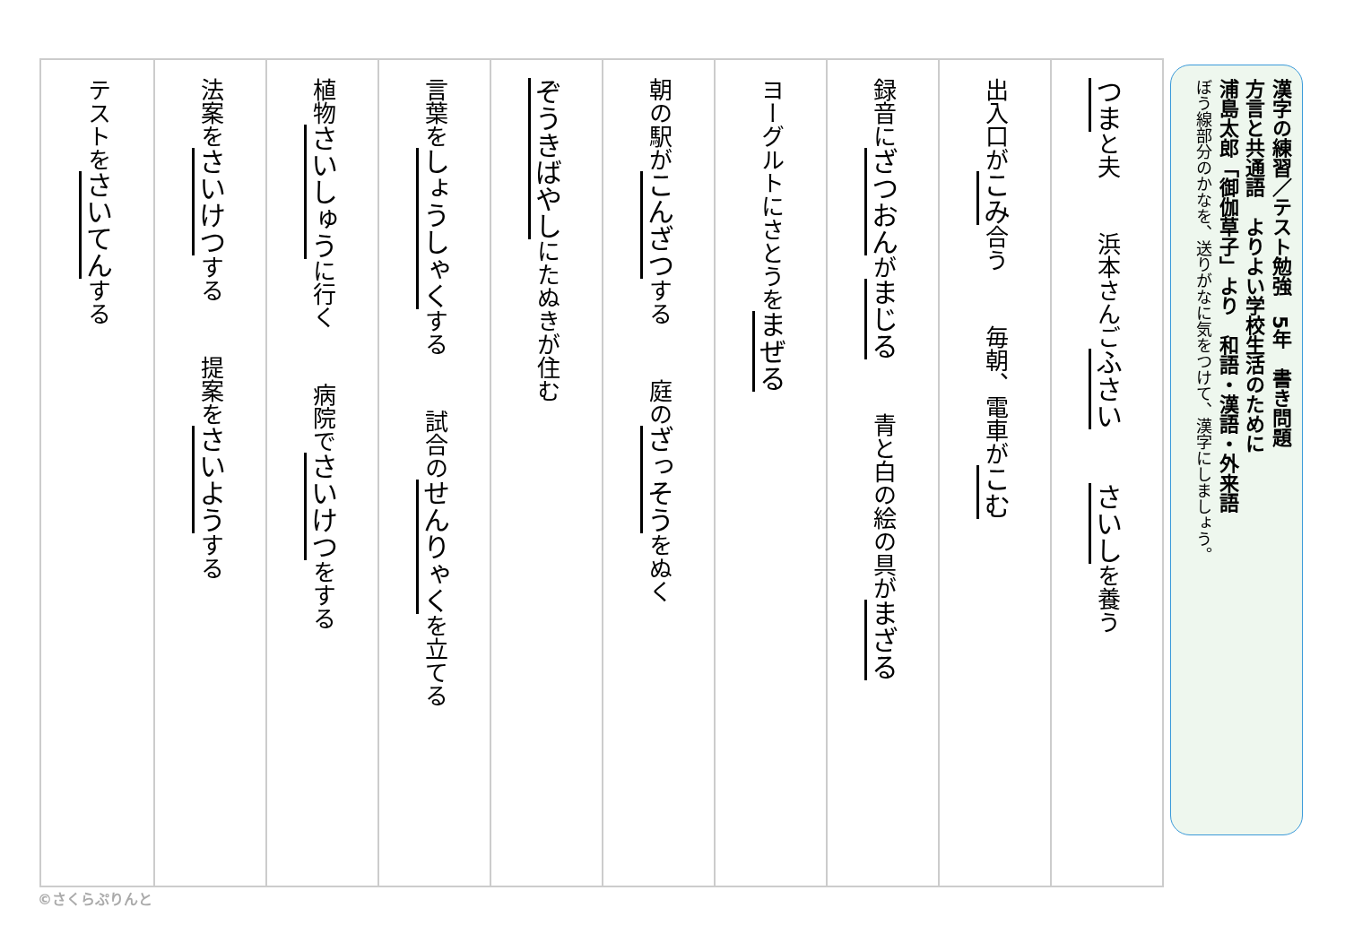漢字の練習／テスト勉強　5年　書き問題
方言と共通語　よりよい学校生活のために
浦島太郎「御伽草子」より　和語・漢語・外来語
ぼう線部分のかなを、送りがなに気をつけて、漢字にしましょう。
つまと夫 浜本さんごふさい さいしを養う
出入口がこみ合う 毎朝、電車がこむ
録音にざつおんがまじる 青と白の絵の具がまざる
ヨーグルトにさとうをまぜる
朝の駅がこんざつする 庭のざっそうをぬく
ぞうきばやしにたぬきが住む
言葉をしょうしゃくする 試合のせんりゃくを立てる
植物さいしゅうに行く 病院でさいけつをする
法案をさいけつする 提案をさいようする
テストをさいてんする
©さくらぷりんと